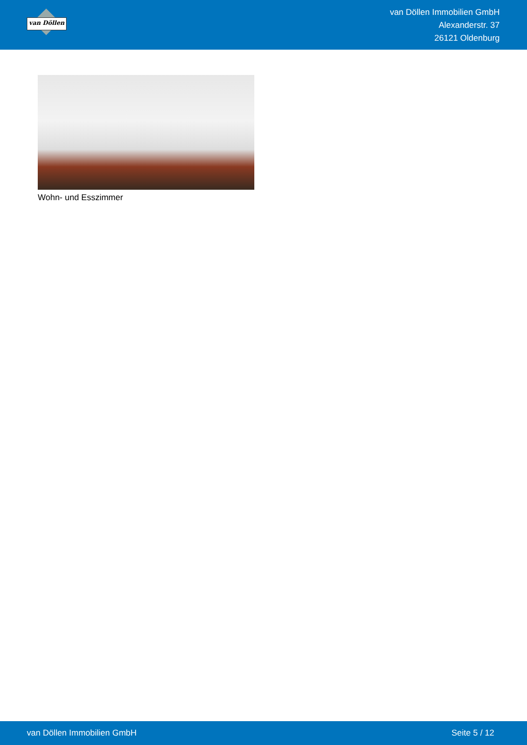van Döllen
van Döllen Immobilien GmbH
Alexanderstr. 37
26121 Oldenburg
Wohn- und Esszimmer
van Döllen Immobilien GmbH Seite 5 / 12